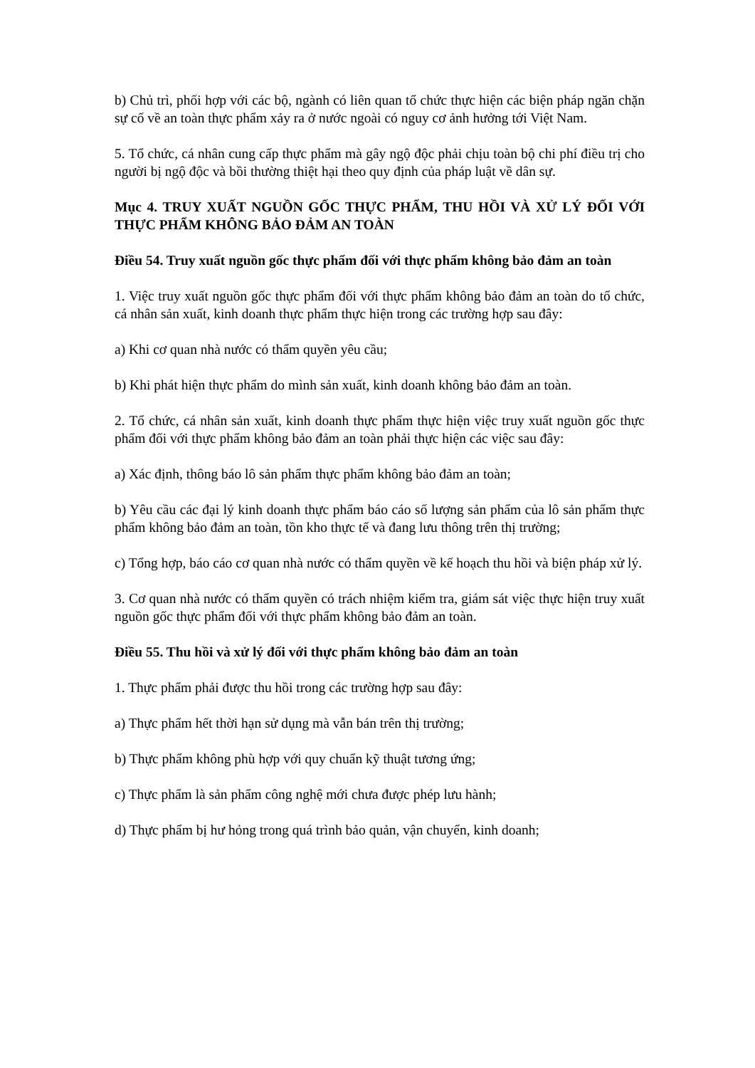b) Chủ trì, phối hợp với các bộ, ngành có liên quan tổ chức thực hiện các biện pháp ngăn chặn sự cố về an toàn thực phẩm xảy ra ở nước ngoài có nguy cơ ảnh hưởng tới Việt Nam.
5. Tổ chức, cá nhân cung cấp thực phẩm mà gây ngộ độc phải chịu toàn bộ chi phí điều trị cho người bị ngộ độc và bồi thường thiệt hại theo quy định của pháp luật về dân sự.
Mục 4. TRUY XUẤT NGUỒN GỐC THỰC PHẨM, THU HỒI VÀ XỬ LÝ ĐỐI VỚI THỰC PHẨM KHÔNG BẢO ĐẢM AN TOÀN
Điều 54. Truy xuất nguồn gốc thực phẩm đối với thực phẩm không bảo đảm an toàn
1. Việc truy xuất nguồn gốc thực phẩm đối với thực phẩm không bảo đảm an toàn do tổ chức, cá nhân sản xuất, kinh doanh thực phẩm thực hiện trong các trường hợp sau đây:
a) Khi cơ quan nhà nước có thẩm quyền yêu cầu;
b) Khi phát hiện thực phẩm do mình sản xuất, kinh doanh không bảo đảm an toàn.
2. Tổ chức, cá nhân sản xuất, kinh doanh thực phẩm thực hiện việc truy xuất nguồn gốc thực phẩm đối với thực phẩm không bảo đảm an toàn phải thực hiện các việc sau đây:
a) Xác định, thông báo lô sản phẩm thực phẩm không bảo đảm an toàn;
b) Yêu cầu các đại lý kinh doanh thực phẩm báo cáo số lượng sản phẩm của lô sản phẩm thực phẩm không bảo đảm an toàn, tồn kho thực tế và đang lưu thông trên thị trường;
c) Tổng hợp, báo cáo cơ quan nhà nước có thẩm quyền về kế hoạch thu hồi và biện pháp xử lý.
3. Cơ quan nhà nước có thẩm quyền có trách nhiệm kiểm tra, giám sát việc thực hiện truy xuất nguồn gốc thực phẩm đối với thực phẩm không bảo đảm an toàn.
Điều 55. Thu hồi và xử lý đối với thực phẩm không bảo đảm an toàn
1. Thực phẩm phải được thu hồi trong các trường hợp sau đây:
a) Thực phẩm hết thời hạn sử dụng mà vẫn bán trên thị trường;
b) Thực phẩm không phù hợp với quy chuẩn kỹ thuật tương ứng;
c) Thực phẩm là sản phẩm công nghệ mới chưa được phép lưu hành;
d) Thực phẩm bị hư hỏng trong quá trình bảo quản, vận chuyển, kinh doanh;